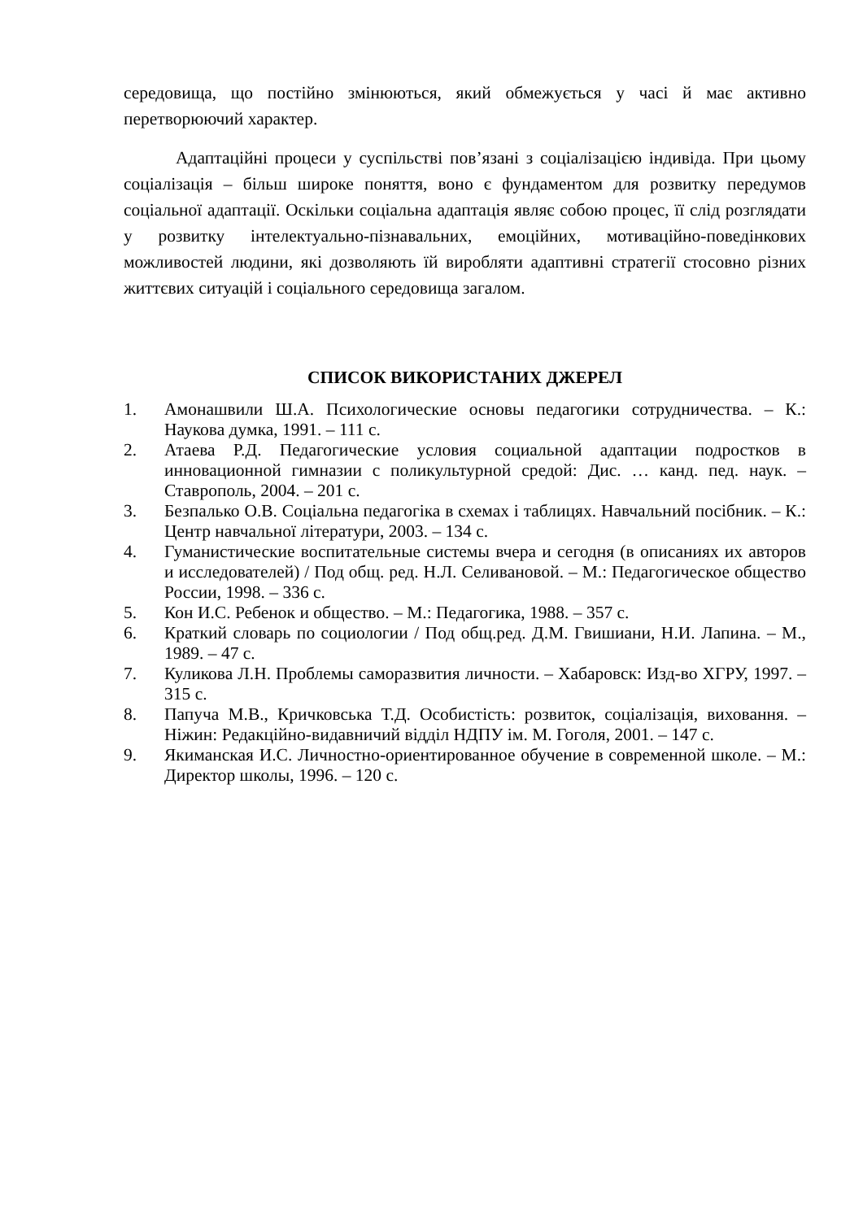середовища, що постійно змінюються, який обмежується у часі й має активно перетворюючий характер.
Адаптаційні процеси у суспільстві пов’язані з соціалізацією індивіда. При цьому соціалізація – більш широке поняття, воно є фундаментом для розвитку передумов соціальної адаптації. Оскільки соціальна адаптація являє собою процес, її слід розглядати у розвитку інтелектуально-пізнавальних, емоційних, мотиваційно-поведінкових можливостей людини, які дозволяють їй виробляти адаптивні стратегії стосовно різних життєвих ситуацій і соціального середовища загалом.
СПИСОК ВИКОРИСТАНИХ ДЖЕРЕЛ
1. Амонашвили Ш.А. Психологические основы педагогики сотрудничества. – К.: Наукова думка, 1991. – 111 с.
2. Атаева Р.Д. Педагогические условия социальной адаптации подростков в инновационной гимназии с поликультурной средой: Дис. … канд. пед. наук. – Ставрополь, 2004. – 201 с.
3. Безпалько О.В. Соціальна педагогіка в схемах і таблицях. Навчальний посібник. – К.: Центр навчальної літератури, 2003. – 134 с.
4. Гуманистические воспитательные системы вчера и сегодня (в описаниях их авторов и исследователей) / Под общ. ред. Н.Л. Селивановой. – М.: Педагогическое общество России, 1998. – 336 с.
5. Кон И.С. Ребенок и общество. – М.: Педагогика, 1988. – 357 с.
6. Краткий словарь по социологии / Под общ.ред. Д.М. Гвишиани, Н.И. Лапина. – М., 1989. – 47 с.
7. Куликова Л.Н. Проблемы саморазвития личности. – Хабаровск: Изд-во ХГРУ, 1997. – 315 с.
8. Папуча М.В., Кричковська Т.Д. Особистість: розвиток, соціалізація, виховання. – Ніжин: Редакційно-видавничий відділ НДПУ ім. М. Гоголя, 2001. – 147 с.
9. Якиманская И.С. Личностно-ориентированное обучение в современной школе. – М.: Директор школы, 1996. – 120 с.